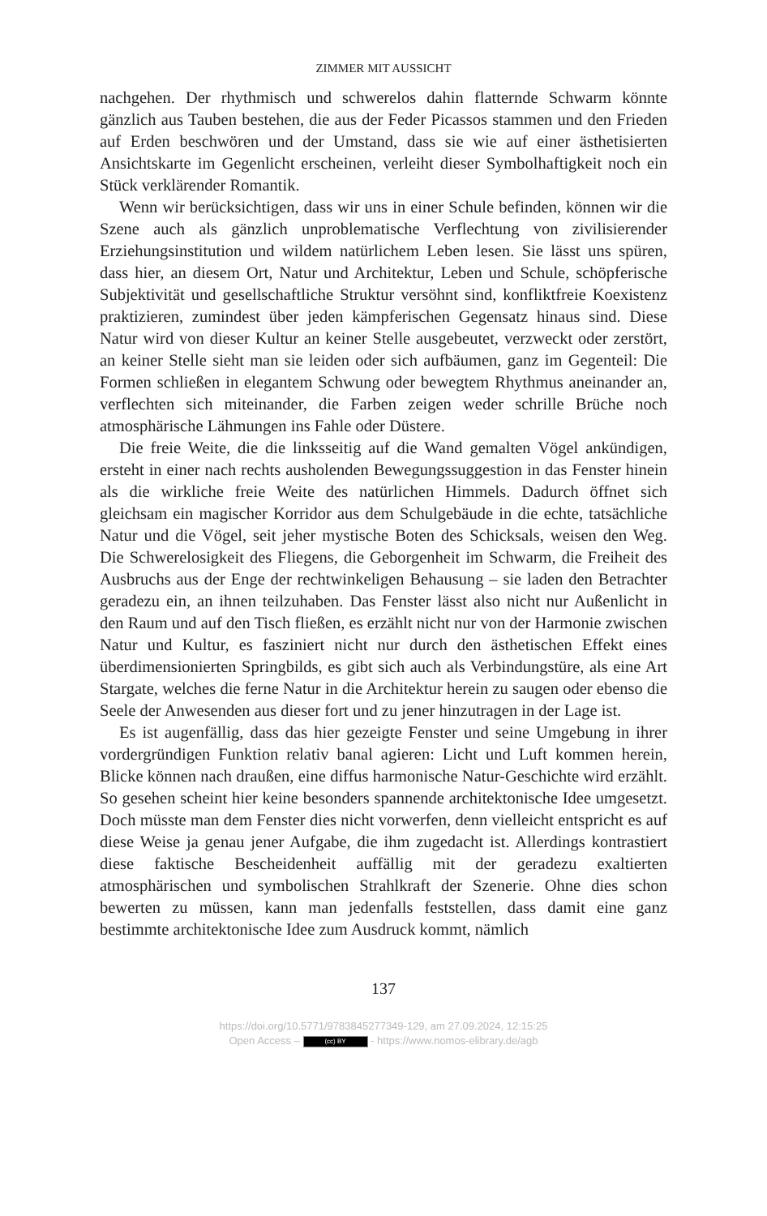ZIMMER MIT AUSSICHT
nachgehen. Der rhythmisch und schwerelos dahin flatternde Schwarm könnte gänzlich aus Tauben bestehen, die aus der Feder Picassos stammen und den Frieden auf Erden beschwören und der Umstand, dass sie wie auf einer ästhetisierten Ansichtskarte im Gegenlicht erscheinen, verleiht dieser Symbolhaftigkeit noch ein Stück verklärender Romantik.
Wenn wir berücksichtigen, dass wir uns in einer Schule befinden, können wir die Szene auch als gänzlich unproblematische Verflechtung von zivilisierender Erziehungsinstitution und wildem natürlichem Leben lesen. Sie lässt uns spüren, dass hier, an diesem Ort, Natur und Architektur, Leben und Schule, schöpferische Subjektivität und gesellschaftliche Struktur versöhnt sind, konfliktfreie Koexistenz praktizieren, zumindest über jeden kämpferischen Gegensatz hinaus sind. Diese Natur wird von dieser Kultur an keiner Stelle ausgebeutet, verzweckt oder zerstört, an keiner Stelle sieht man sie leiden oder sich aufbäumen, ganz im Gegenteil: Die Formen schließen in elegantem Schwung oder bewegtem Rhythmus aneinander an, verflechten sich miteinander, die Farben zeigen weder schrille Brüche noch atmosphärische Lähmungen ins Fahle oder Düstere.
Die freie Weite, die die linksseitig auf die Wand gemalten Vögel ankündigen, ersteht in einer nach rechts ausholenden Bewegungssuggestion in das Fenster hinein als die wirkliche freie Weite des natürlichen Himmels. Dadurch öffnet sich gleichsam ein magischer Korridor aus dem Schulgebäude in die echte, tatsächliche Natur und die Vögel, seit jeher mystische Boten des Schicksals, weisen den Weg. Die Schwerelosigkeit des Fliegens, die Geborgenheit im Schwarm, die Freiheit des Ausbruchs aus der Enge der rechtwinkeligen Behausung – sie laden den Betrachter geradezu ein, an ihnen teilzuhaben. Das Fenster lässt also nicht nur Außenlicht in den Raum und auf den Tisch fließen, es erzählt nicht nur von der Harmonie zwischen Natur und Kultur, es fasziniert nicht nur durch den ästhetischen Effekt eines überdimensionierten Springbilds, es gibt sich auch als Verbindungstüre, als eine Art Stargate, welches die ferne Natur in die Architektur herein zu saugen oder ebenso die Seele der Anwesenden aus dieser fort und zu jener hinzutragen in der Lage ist.
Es ist augenfällig, dass das hier gezeigte Fenster und seine Umgebung in ihrer vordergründigen Funktion relativ banal agieren: Licht und Luft kommen herein, Blicke können nach draußen, eine diffus harmonische Natur-Geschichte wird erzählt. So gesehen scheint hier keine besonders spannende architektonische Idee umgesetzt. Doch müsste man dem Fenster dies nicht vorwerfen, denn vielleicht entspricht es auf diese Weise ja genau jener Aufgabe, die ihm zugedacht ist. Allerdings kontrastiert diese faktische Bescheidenheit auffällig mit der geradezu exaltierten atmosphärischen und symbolischen Strahlkraft der Szenerie. Ohne dies schon bewerten zu müssen, kann man jedenfalls feststellen, dass damit eine ganz bestimmte architektonische Idee zum Ausdruck kommt, nämlich
137
https://doi.org/10.5771/9783845277349-129, am 27.09.2024, 12:15:25
Open Access – (cc) BY - https://www.nomos-elibrary.de/agb